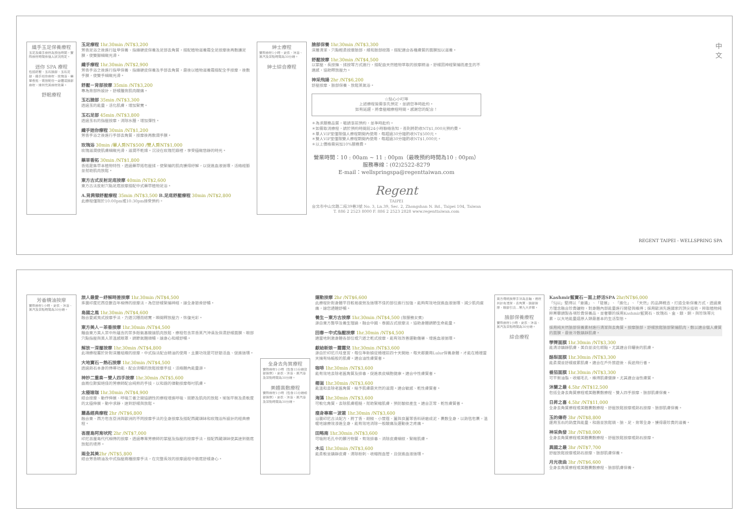纖手玉足保養療程
玉足及纖手療程為預估時間，實際療程時間依個人狀況而定。
迷你 SPA 療程
包括舒壓、玉石臉部、玉石足部、纖手迷你療程、玫瑰浴、藥草香拓，需搭配任一身體或臉部療程，達到完美療程效果。
舒眠療程
玉足療程 1hr.30min /NT$3,200
芳香足浴之後進行趾甲保養、指鋒硬皮保養及足部去角質，搭配植物滋養霜全足按摩後再敷護足膜，使雙腳細緻光滑。
纖手療程 1hr.30min /NT$2,900
芳香手浴之後進行指甲保養、指鋒硬皮保養及手部去角質，最後以植物滋養霜搭配全手按摩，後敷手膜，使雙手細緻光滑。
舒壓－背部按摩 35min /NT$3,200
專為背部所設計，舒緩腰背肌肉酸痛。
玉石臉部 35min /NT$3,300
透過玉的能量，活化肌膚，增加緊實。
玉石足部 45min /NT$3,800
透過玉石的指壓按摩，消除水腫，增加彈性。
纖手迷你療程 30min /NT$1,200
芳香手浴之後進行手部去角質，按摩後再敷潤手膜。
玫瑰浴 30min /單人房NT$500 /雙人房NT$1,000
玫瑰滋潤使肌膚細緻光滑，滋潤不乾燥。沉浸在玫瑰花瓣裡，享受極緻悠靜的時光。
藥草香拓 30min /NT$1,800
香拓是集草本植物特性，透過藥草拓包壓揉，使緊繃的肌肉獲得紓解，以促進血液循環，活絡經脈並幫助肌肉放鬆。
東方古式反射足底按摩 40min /NT$2,600
東方古法反射穴點足底按摩搭配中式藥草植物足浴。
A.背肩頸舒壓療程 35min /NT$3,500 B.足底舒壓療程 30min /NT$2,800
此療程僅限於10:00pm或10:30pm接受預約。
紳士療程
實際療程1小時，更衣、沐浴、蒸汽及茶點時間為30分鐘。
紳士綜合療程
臉部保養 1hr.30min /NT$3,300
深層清潔、穴點輕柔按摩臉部，緩和臉部紋路，搭配適合各種膚質的面膜加以滋養。
舒壓按摩 1hr.30min /NT$4,500
以掌壓、長按撫、揉按等方式進行，搭配由天然植物萃取的按摩精油，舒緩因神經緊繃而產生的不適感，協助釋放壓力。
神采飛揚 2hr /NT$6,200
舒壓按摩、臉部保養、放鬆蒸氣浴。
☆貼心小叮嚀
上述療程皆需事先預定，並請您準時赴約。
如有延遲，將會壓縮療程時間。感謝您的配合！
＊為求服務品質，敬請事前預約，並準時赴約。
＊如需取消療程，請於預約時間前24小時聯絡告知，否則將酌收NT$1,000元預約費。
＊單人VIP室僅限個人療程期間內使用，每超過30分鐘酌收NT$500元。
＊雙人VIP室僅限雙人療程期間內使用，每超過30分鐘酌收NT$1,000元。
＊以上價格需另加10%服務費。
營業時間：10 : 00am ~ 11 : 00pm（最晚預約時間為10 : 00pm）
服務專線：(02)2522-8279
E-mail：wellspringspa@regenttaiwan.com
Regent
TAIPEI
台北市中山北路二段39巷3號 No. 3, Ln.39, Sec. 2, Zhongshan N. Rd., Taipei 104, Taiwan
T. 886 2 2523 8000 F. 886 2 2523 2828 www.regenttaiwan.com
中
文
REGENT TAIPEI - WELLSPRING SPA
芳香精油按摩
實際療程1小時，更衣、沐浴、蒸汽及茶點時間為30分鐘。
旅人最愛－紓解時差按摩 1hr.30min /NT$4,500
承襲印度尼西亞數百年相傳的按摩法，為您舒緩緊繃神經，讓全身筋骨舒暢。
島國之風 1hr.30min /NT$4,600
融合夏威夷式按摩手法，力道沉穩而結實，瞬間釋放壓力，恢復光彩。
東方美人－茶香按摩 1hr.30min /NT$4,500
藉由東方美人茶中所蘊含的茶多酚氨基酸讓肌肉放鬆，療程包含茶香蒸汽沖澡及保濕舒緩面膜、眼部穴點指壓與美人茶溫感眼罩，調節氣體順暢，讓身心和緩舒暢。
解放－深層按摩 1hr.30min /NT$4,800
此項療程屬於針對深層組織的按摩，中式指法配合精油的使用，主要功效是可舒筋活血、促進循環。
大地寶石－熱石按摩 1hr.30min /NT$4,500
透過熱石本身的傳導功能，配合流暢的放鬆按摩手技，活絡體內能量源。
神妙二重奏－雙人四手按摩 1hr.30min /NT$5,600
由兩位默契絕佳的芳療師配合純熟的手技，以和諧的律動按摩每吋肌膚。
太極瑜珈 1hr.30min /NT$4,900
結合按摩、動作伸展、呼吸三者之間協調性的療程增進呼吸、關節及肌肉的放鬆。瑜珈平衡及柔軟度的太極伸展，動中求靜，達到舒緩與放鬆。
麗晶經典療程 2hr /NT$6,800
融合東、西方包含亞洲與歐洲的不同按摩手法的全身按摩及搭配西藏頌缽和玫瑰浴所設計的經典療程。
峇厘島阿育吠陀 2hr /NT$7,000
印尼峇厘島代代相傳的按摩，透過專業芳療師的掌壓及指壓的按摩手法，搭配西藏頌缽使其達到徹底放鬆的境界。
兩全其美 2hr /NT$5,800
結合芳香精油及中式指壓兩種按摩手法，在完整長效的按摩過程中徹底舒緩身心。
全身去角質療程
實際療程1小時（包含15分鐘背部按摩），更衣、沐浴、蒸汽浴及茶點時間為30分鐘。
美體裹敷療程
實際療程1小時（包含15分鐘頭部按摩），更衣、沐浴、蒸汽浴及茶點時間為30分鐘。
運動按摩 2hr /NT$6,600
此療程針對身體平日較易疲勞及循環不佳的部位進行加強，能夠有效地促進血液循環、減少肌肉痠痛，讓您通體舒暢。
養生－東方古按摩 1hr.30min /NT$4,500 (限服務女賓)
源自東方醫學及養生理論，融合中國、泰國古式按摩法，協助身體調節生命能量。
回春－中式指壓按摩 1hr.30min /NT$4,500
適當地刺激身體各部位或穴道之乾式按摩，能有效改善運動傷害、增進血液循環。
獻給新娘－露露兒 1hr.30min /NT$3,600
源自於印尼爪哇皇宮，每位準新娘從婚禮前四十天開始，每天都要用Lulur保養身體，才能在婚禮當天擁有絲緞般的肌膚。適合油性膚質者。
咖啡 1hr.30min /NT$3,600
能有效地去除老舊角質及排毒，促進表皮細胞健康。適合中性膚質者。
椰滋 1hr.30min /NT$3,600
能溫和去除老舊角質，給予肌膚最天然的滋潤。適合敏感、乾性膚質者。
海藻 1hr.30min /NT$3,600
可軟化角質，去除肌膚粗糙，幫助緊縮肌膚，預防皺紋產生。適合正常、乾性膚質者。
瘦身專案－波莙 1hr.30min /NT$3,600
沿襲印尼古法配方，將丁香、胡椒、小荳蔻、薑與良薑等香料研磨成泥，裹敷全身，以熱毯包裹，溫暖地讓療效滲進全身，能有效地消除一般酸痛及運動後之疼痛。
田略南 1hr.30min /NT$3,600
可吸附毛孔中的髒污物質，有效排毒、消除皮膚細紋，緊緻肌膚。
木瓜 1hr.30min /NT$3,600
能柔軟並鎮靜皮膚、清除粉刺、收縮微血管，且促進血液循環。
東方傳統按摩手法為主軸，過程共計有清潔、去角質、臉部按摩、眼部引流…等九大步驟。
臉部保養療程
實際療程1小時，更衣、沐浴、蒸汽及茶點時間為30分鐘。
綜合療程
Kashmir藍寶石－面上舒活SPA 2hr/NT$6,000
「Själ」堅持以「意識」、「發展」、「進化」、「天然」的品牌概念，打造全新保養方式，透過東方理念融合珍貴礦物，對身體內部能量進行開發與維持；採用歐洲先進國家的頂尖技術，粹取植物純粹菁華調製各項珍貴保養品，並奢華的採用Kashmir藍寶石、玫瑰石、金、銀、銅，與珍珠等元素，以大地能量還原人類最基本的生活型態。
採用純天然臉部保養素材進行清潔與去角質。按摩臉部，舒緩放鬆臉部緊繃肌肉，敷以適合個人膚質的面膜，最後冷敷鎮靜肌膚。
荸薺面膜 1hr.30min /NT$3,300
能清涼鎮靜肌膚，美白並淡化斑點。尤其適合日曬後的肌膚。
酪梨面膜 1hr.30min /NT$3,300
能柔潤並舒緩疲累肌膚。適合在戶外旅遊後、長途飛行者。
番茄面膜 1hr.30min /NT$3,300
可平衡油脂，收縮毛孔，維持肌膚健康。尤其適合油性膚質。
沐蘭之最 4.5hr /NT$12,500
包括全身去角質療程或美體裹敷療程、雙人四手按摩、臉部肌膚保養。
日昇之喜 4.5hr /NT$11,000
全身去角質療程或美體裹敷療程、舒壓放鬆按摩或熱石按摩、臉部肌膚保養。
玉的傳奇 3hr /NT$8,800
運用玉石的熱度與能量，和諧並放鬆頭、臉、足、背等全身，獲得最珍貴的滋養。
神采奐發 3hr /NT$8,000
全身去角質療程或美體裹敷療程、舒壓放鬆按摩或熱石按摩。
異國之最 3hr /NT$7,700
舒壓放鬆按摩或熱石按摩、臉部肌膚保養。
月光夜曲 3hr /NT$6,600
全身去角質療程或美體裹敷療程、臉部肌膚保養。